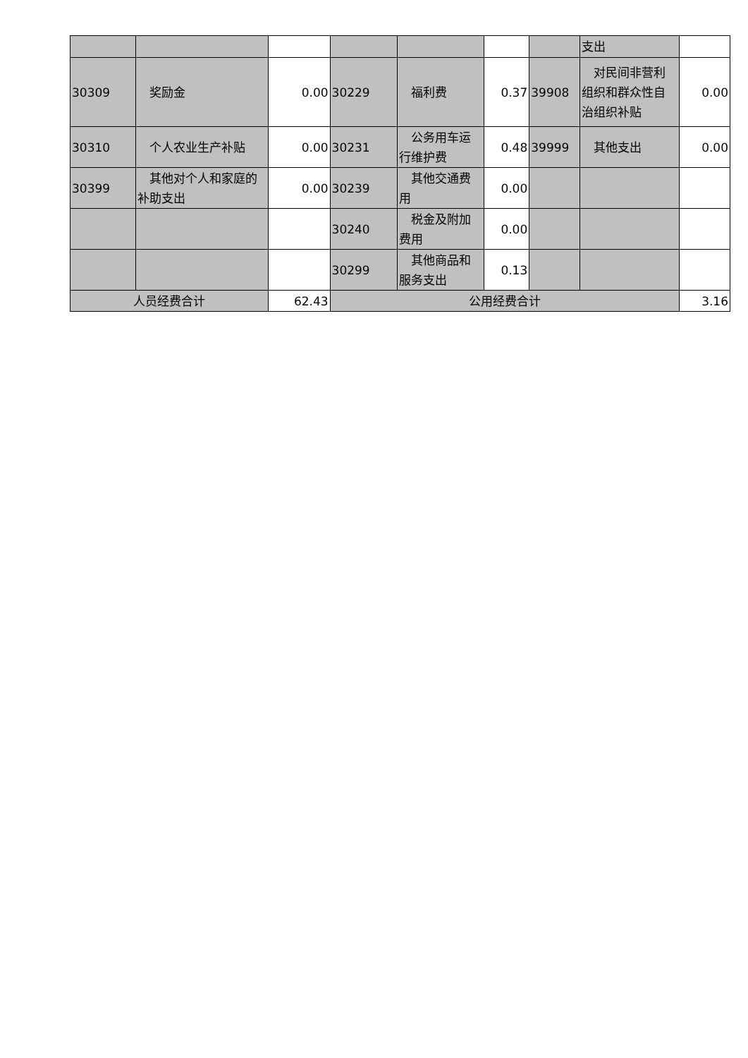| | | | | | | | 支出 | |
| 30309 | 奖励金 | 0.00 | 30229 | 福利费 | 0.37 | 39908 | 对民间非营利组织和群众性自治组织补贴 | 0.00 |
| 30310 | 个人农业生产补贴 | 0.00 | 30231 | 公务用车运行维护费 | 0.48 | 39999 | 其他支出 | 0.00 |
| 30399 | 其他对个人和家庭的补助支出 | 0.00 | 30239 | 其他交通费用 | 0.00 | | | |
| | | | 30240 | 税金及附加费用 | 0.00 | | | |
| | | | 30299 | 其他商品和服务支出 | 0.13 | | | |
| 人员经费合计 | | 62.43 | 公用经费合计 | | | | | 3.16 |